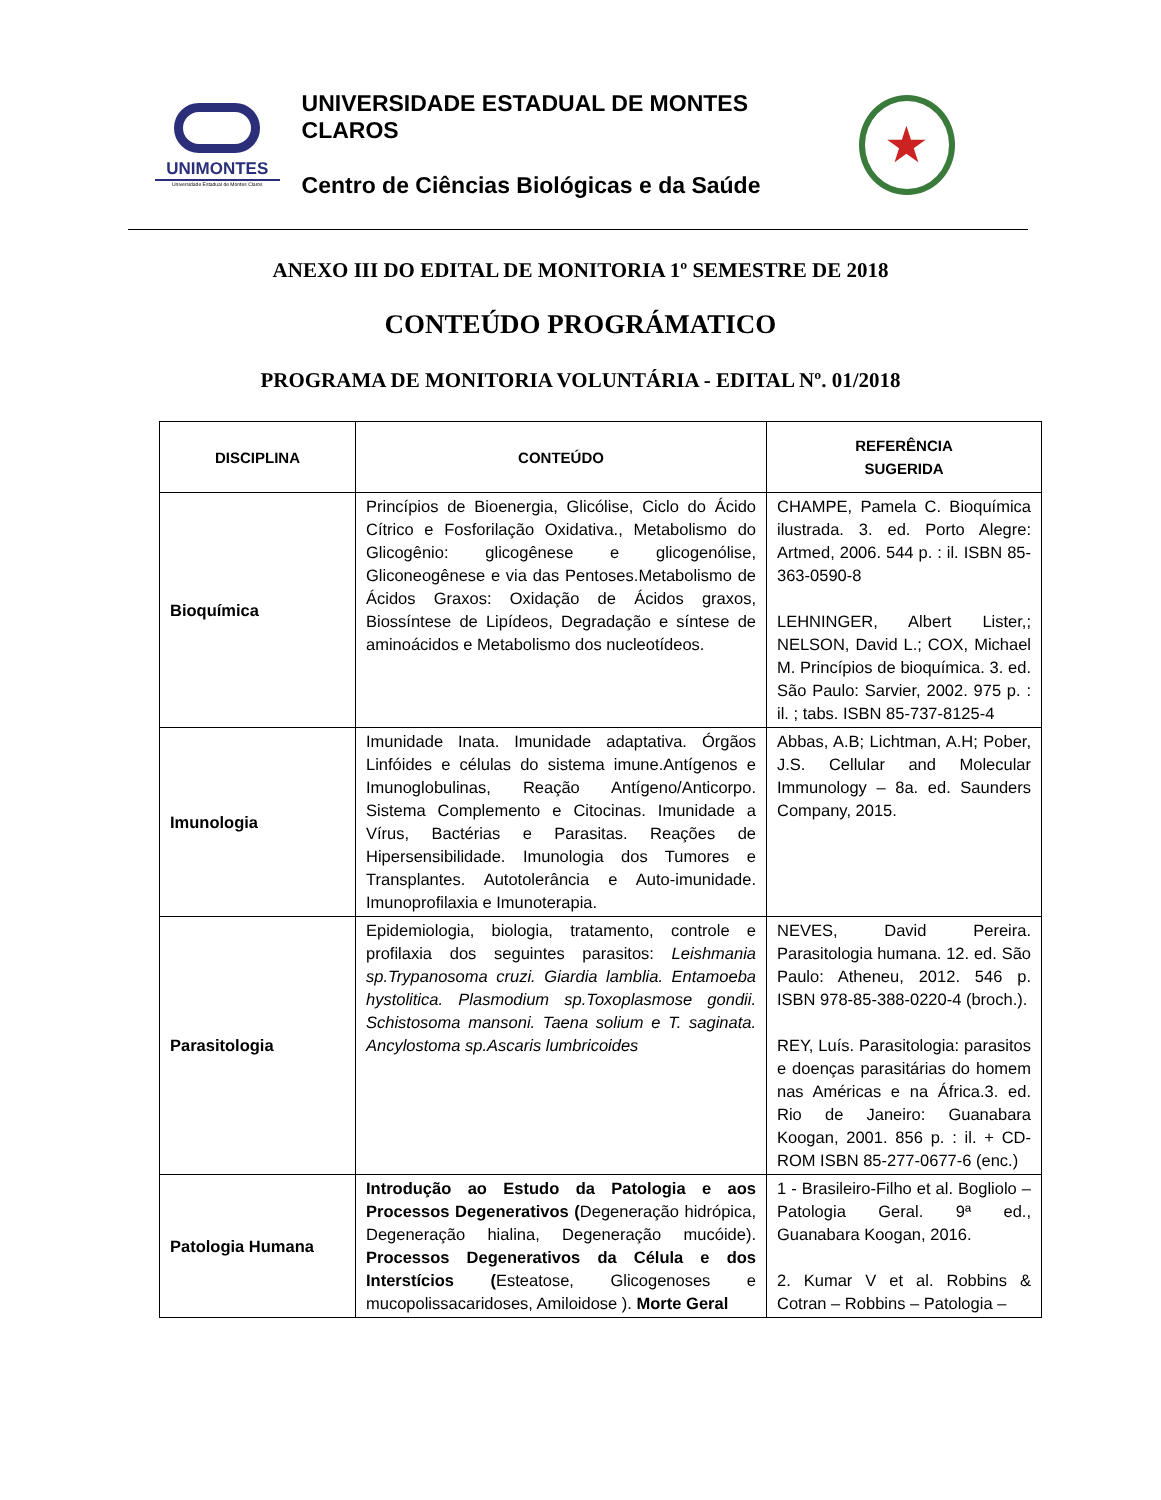UNIMONTES
Universidade Estadual de Montes Claros
UNIVERSIDADE ESTADUAL DE MONTES CLAROS
Centro de Ciências Biológicas e da Saúde
★
ANEXO III DO EDITAL DE MONITORIA 1º SEMESTRE DE 2018
CONTEÚDO PROGRÁMATICO
PROGRAMA DE MONITORIA VOLUNTÁRIA - EDITAL Nº. 01/2018
| DISCIPLINA | CONTEÚDO | REFERÊNCIA SUGERIDA |
| --- | --- | --- |
| Bioquímica | Princípios de Bioenergia, Glicólise, Ciclo do Ácido Cítrico e Fosforilação Oxidativa., Metabolismo do Glicogênio: glicogênese e glicogenólise, Gliconeogênese e via das Pentoses.Metabolismo de Ácidos Graxos: Oxidação de Ácidos graxos, Biossíntese de Lipídeos, Degradação e síntese de aminoácidos e Metabolismo dos nucleotídeos. | CHAMPE, Pamela C. Bioquímica ilustrada. 3. ed. Porto Alegre: Artmed, 2006. 544 p. : il. ISBN 85-363-0590-8 LEHNINGER, Albert Lister,; NELSON, David L.; COX, Michael M. Princípios de bioquímica. 3. ed. São Paulo: Sarvier, 2002. 975 p. : il. ; tabs. ISBN 85-737-8125-4 |
| Imunologia | Imunidade Inata. Imunidade adaptativa. Órgãos Linfóides e células do sistema imune.Antígenos e Imunoglobulinas, Reação Antígeno/Anticorpo. Sistema Complemento e Citocinas. Imunidade a Vírus, Bactérias e Parasitas. Reações de Hipersensibilidade. Imunologia dos Tumores e Transplantes. Autotolerância e Auto-imunidade. Imunoprofilaxia e Imunoterapia. | Abbas, A.B; Lichtman, A.H; Pober, J.S. Cellular and Molecular Immunology – 8a. ed. Saunders Company, 2015. |
| Parasitologia | Epidemiologia, biologia, tratamento, controle e profilaxia dos seguintes parasitos: Leishmania sp.Trypanosoma cruzi. Giardia lamblia. Entamoeba hystolitica. Plasmodium sp.Toxoplasmose gondii. Schistosoma mansoni. Taena solium e T. saginata. Ancylostoma sp.Ascaris lumbricoides | NEVES, David Pereira. Parasitologia humana. 12. ed. São Paulo: Atheneu, 2012. 546 p. ISBN 978-85-388-0220-4 (broch.). REY, Luís. Parasitologia: parasitos e doenças parasitárias do homem nas Américas e na África.3. ed. Rio de Janeiro: Guanabara Koogan, 2001. 856 p. : il. + CD-ROM ISBN 85-277-0677-6 (enc.) |
| Patologia Humana | Introdução ao Estudo da Patologia e aos Processos Degenerativos ( Degeneração hidrópica, Degeneração hialina, Degeneração mucóide). Processos Degenerativos da Célula e dos Interstícios ( Esteatose, Glicogenoses e mucopolissacaridoses, Amiloidose ). Morte Geral | 1 - Brasileiro-Filho et al. Bogliolo – Patologia Geral. 9ª ed., Guanabara Koogan, 2016. 2. Kumar V et al. Robbins & Cotran – Robbins – Patologia – |